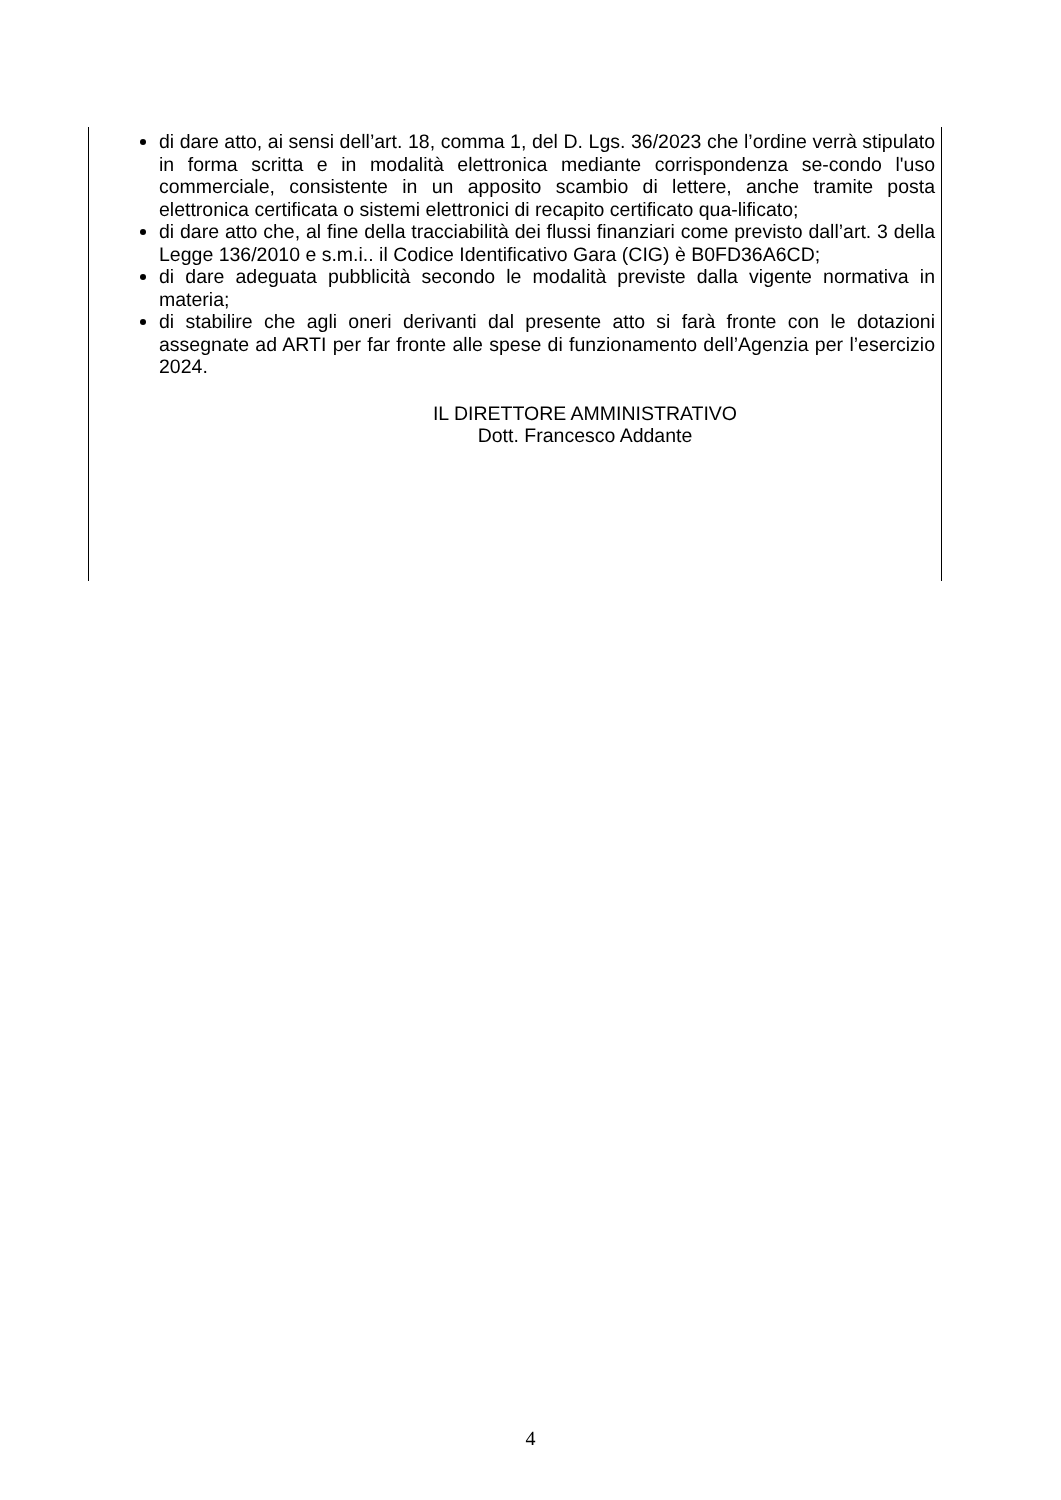di dare atto, ai sensi dell’art. 18, comma 1, del D. Lgs. 36/2023 che l’ordine verrà stipulato in forma scritta e in modalità elettronica mediante corrispondenza se-condo l'uso commerciale, consistente in un apposito scambio di lettere, anche tramite posta elettronica certificata o sistemi elettronici di recapito certificato qua-lificato;
di dare atto che, al fine della tracciabilità dei flussi finanziari come previsto dall’art. 3 della Legge 136/2010 e s.m.i.. il Codice Identificativo Gara (CIG) è B0FD36A6CD;
di dare adeguata pubblicità secondo le modalità previste dalla vigente normativa in materia;
di stabilire che agli oneri derivanti dal presente atto si farà fronte con le dotazioni assegnate ad ARTI per far fronte alle spese di funzionamento dell’Agenzia per l’esercizio 2024.
IL DIRETTORE AMMINISTRATIVO
Dott. Francesco Addante
4